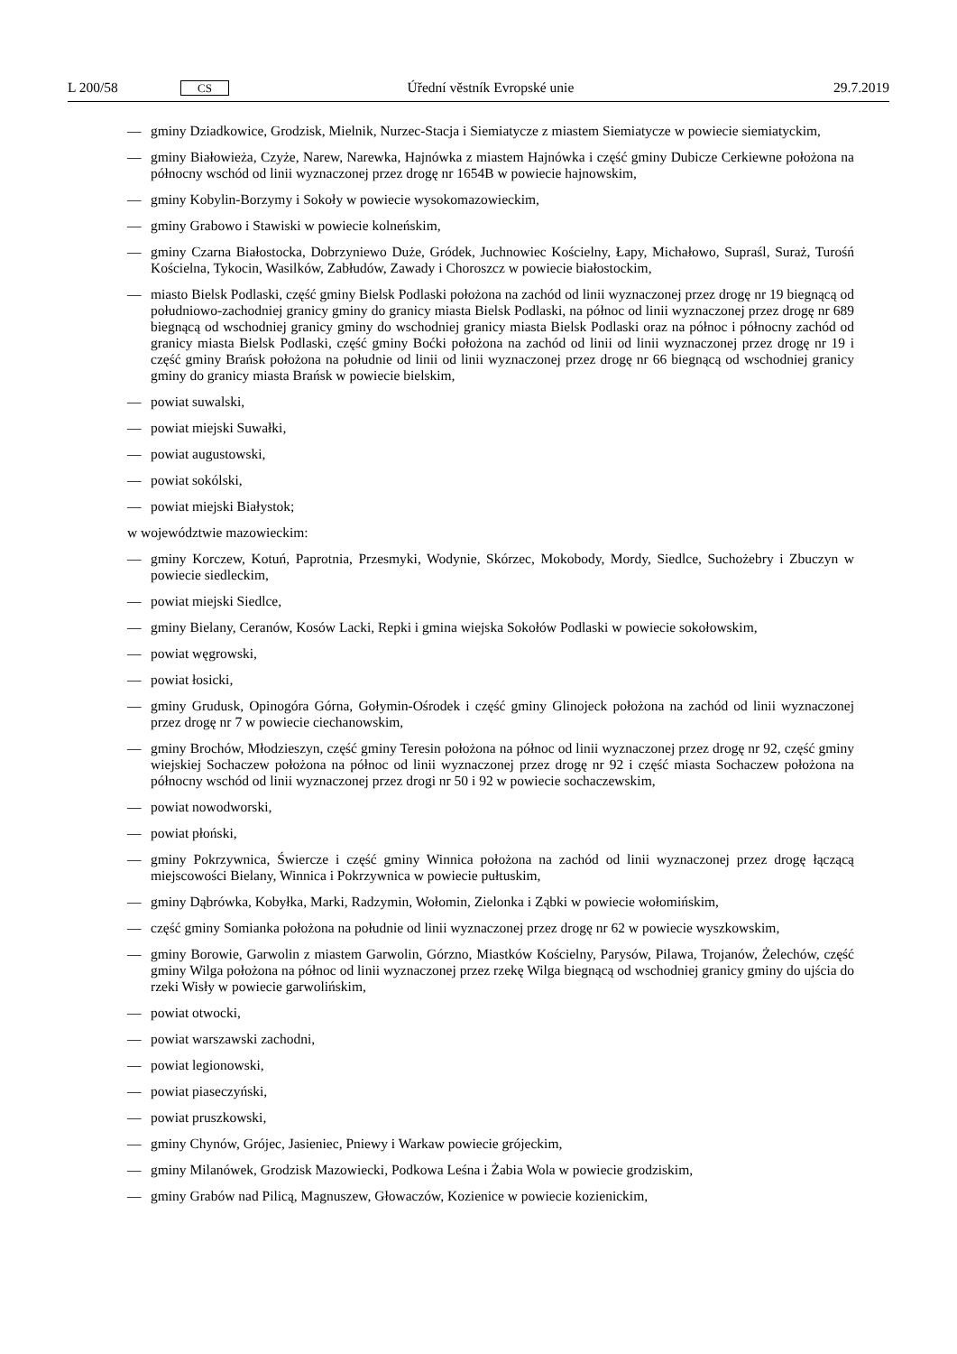L 200/58 CS Úřední věstník Evropské unie 29.7.2019
— gminy Dziadkowice, Grodzisk, Mielnik, Nurzec-Stacja i Siemiatycze z miastem Siemiatycze w powiecie siemiatyckim,
— gminy Białowieża, Czyże, Narew, Narewka, Hajnówka z miastem Hajnówka i część gminy Dubicze Cerkiewne położona na północny wschód od linii wyznaczonej przez drogę nr 1654B w powiecie hajnowskim,
— gminy Kobylin-Borzymy i Sokoły w powiecie wysokomazowieckim,
— gminy Grabowo i Stawiski w powiecie kolneńskim,
— gminy Czarna Białostocka, Dobrzyniewo Duże, Gródek, Juchnowiec Kościelny, Łapy, Michałowo, Supraśl, Suraż, Turośń Kościelna, Tykocin, Wasilków, Zabłudów, Zawady i Choroszcz w powiecie białostockim,
— miasto Bielsk Podlaski, część gminy Bielsk Podlaski położona na zachód od linii wyznaczonej przez drogę nr 19 biegnącą od południowo-zachodniej granicy gminy do granicy miasta Bielsk Podlaski, na północ od linii wyznaczonej przez drogę nr 689 biegnącą od wschodniej granicy gminy do wschodniej granicy miasta Bielsk Podlaski oraz na północ i północny zachód od granicy miasta Bielsk Podlaski, część gminy Boćki położona na zachód od linii od linii wyznaczonej przez drogę nr 19 i część gminy Brańsk położona na południe od linii od linii wyznaczonej przez drogę nr 66 biegnącą od wschodniej granicy gminy do granicy miasta Brańsk w powiecie bielskim,
— powiat suwalski,
— powiat miejski Suwałki,
— powiat augustowski,
— powiat sokólski,
— powiat miejski Białystok;
w województwie mazowieckim:
— gminy Korczew, Kotuń, Paprotnia, Przesmyki, Wodynie, Skórzec, Mokobody, Mordy, Siedlce, Suchożebry i Zbuczyn w powiecie siedleckim,
— powiat miejski Siedlce,
— gminy Bielany, Ceranów, Kosów Lacki, Repki i gmina wiejska Sokołów Podlaski w powiecie sokołowskim,
— powiat węgrowski,
— powiat łosicki,
— gminy Grudusk, Opinogóra Górna, Gołymin-Ośrodek i część gminy Glinojeck położona na zachód od linii wyznaczonej przez drogę nr 7 w powiecie ciechanowskim,
— gminy Brochów, Młodzieszyn, część gminy Teresin położona na północ od linii wyznaczonej przez drogę nr 92, część gminy wiejskiej Sochaczew położona na północ od linii wyznaczonej przez drogę nr 92 i część miasta Sochaczew położona na północny wschód od linii wyznaczonej przez drogi nr 50 i 92 w powiecie sochaczewskim,
— powiat nowodworski,
— powiat płoński,
— gminy Pokrzywnica, Świercze i część gminy Winnica położona na zachód od linii wyznaczonej przez drogę łączącą miejscowości Bielany, Winnica i Pokrzywnica w powiecie pułtuskim,
— gminy Dąbrówka, Kobyłka, Marki, Radzymin, Wołomin, Zielonka i Ząbki w powiecie wołomińskim,
— część gminy Somianka położona na południe od linii wyznaczonej przez drogę nr 62 w powiecie wyszkowskim,
— gminy Borowie, Garwolin z miastem Garwolin, Górzno, Miastków Kościelny, Parysów, Pilawa, Trojanów, Żelechów, część gminy Wilga położona na północ od linii wyznaczonej przez rzekę Wilga biegnącą od wschodniej granicy gminy do ujścia do rzeki Wisły w powiecie garwolińskim,
— powiat otwocki,
— powiat warszawski zachodni,
— powiat legionowski,
— powiat piaseczyński,
— powiat pruszkowski,
— gminy Chynów, Grójec, Jasieniec, Pniewy i Warkaw powiecie grójeckim,
— gminy Milanówek, Grodzisk Mazowiecki, Podkowa Leśna i Żabia Wola w powiecie grodziskim,
— gminy Grabów nad Pilicą, Magnuszew, Głowaczów, Kozienice w powiecie kozienickim,